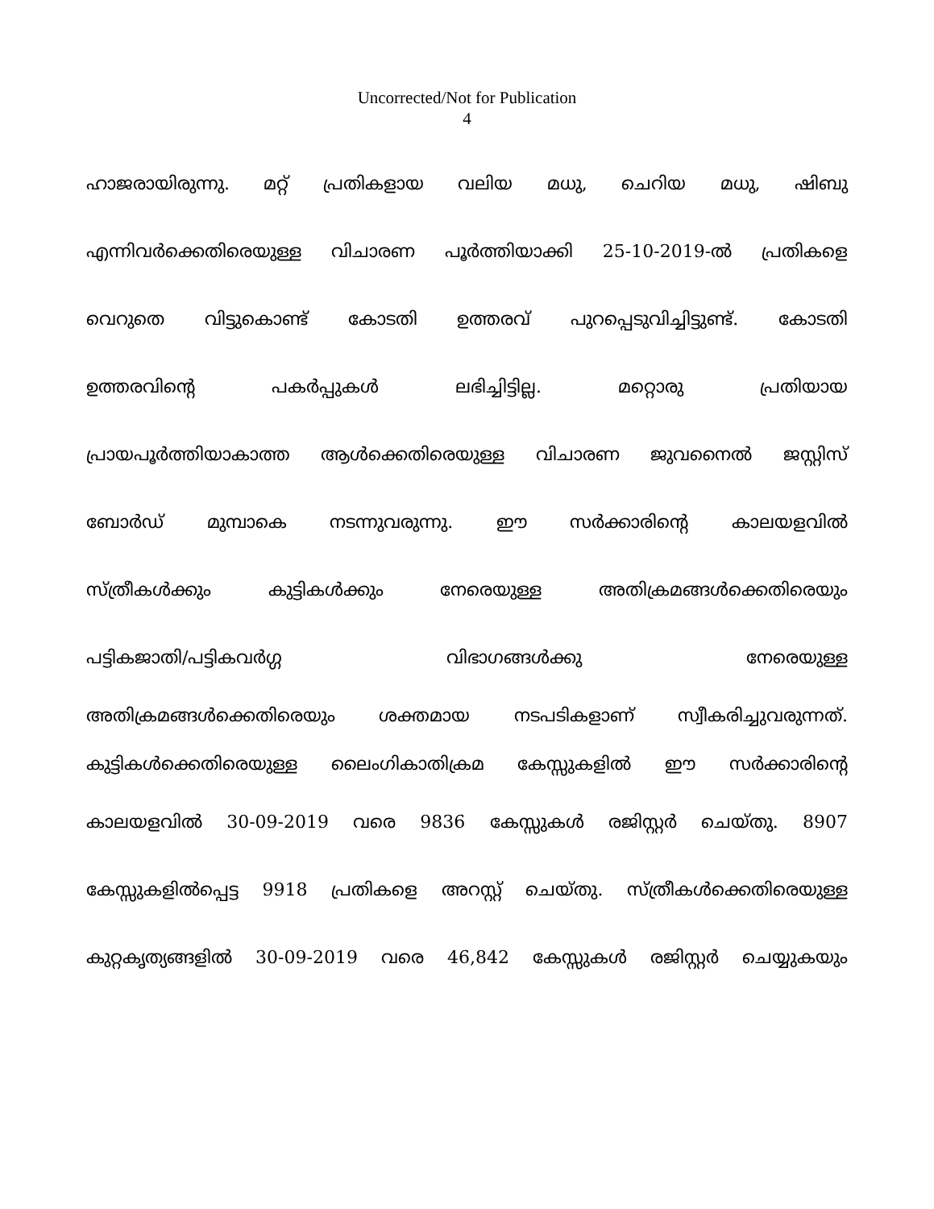Uncorrected/Not for Publication
4
ഹാജരായിരുന്നു. മറ്റ് പ്രതികളായ വലിയ മധു, ചെറിയ മധു, ഷിബു
എന്നിവർക്കെതിരെയുള്ള വിചാരണ പൂർത്തിയാക്കി 25-10-2019-ൽ പ്രതികളെ
വെറുതെ വിട്ടുകൊണ്ട് കോടതി ഉത്തരവ് പുറപ്പെടുവിച്ചിട്ടുണ്ട്. കോടതി
ഉത്തരവിന്റെ പകർപ്പുകൾ ലഭിച്ചിട്ടില്ല. മറ്റൊരു പ്രതിയായ
പ്രായപൂർത്തിയാകാത്ത ആൾക്കെതിരെയുള്ള വിചാരണ ജുവനൈൽ ജസ്റ്റിസ്
ബോർഡ് മുമ്പാകെ നടന്നുവരുന്നു. ഈ സർക്കാരിന്റെ കാലയളവിൽ
സ്ത്രീകൾക്കും കുട്ടികൾക്കും നേരെയുള്ള അതിക്രമങ്ങൾക്കെതിരെയും
പട്ടികജാതി/പട്ടികവർഗ്ഗ വിഭാഗങ്ങൾക്കു നേരെയുള്ള
അതിക്രമങ്ങൾക്കെതിരെയും ശക്തമായ നടപടികളാണ് സ്വീകരിച്ചുവരുന്നത്.
കുട്ടികൾക്കെതിരെയുള്ള ലൈംഗികാതിക്രമ കേസ്സുകളിൽ ഈ സർക്കാരിന്റെ
കാലയളവിൽ 30-09-2019 വരെ 9836 കേസ്സുകൾ രജിസ്റ്റർ ചെയ്തു. 8907
കേസ്സുകളിൽപ്പെട്ട 9918 പ്രതികളെ അറസ്റ്റ് ചെയ്തു. സ്ത്രീകൾക്കെതിരെയുള്ള
കുറ്റകൃത്യങ്ങളിൽ 30-09-2019 വരെ 46,842 കേസ്സുകൾ രജിസ്റ്റർ ചെയ്യുകയും